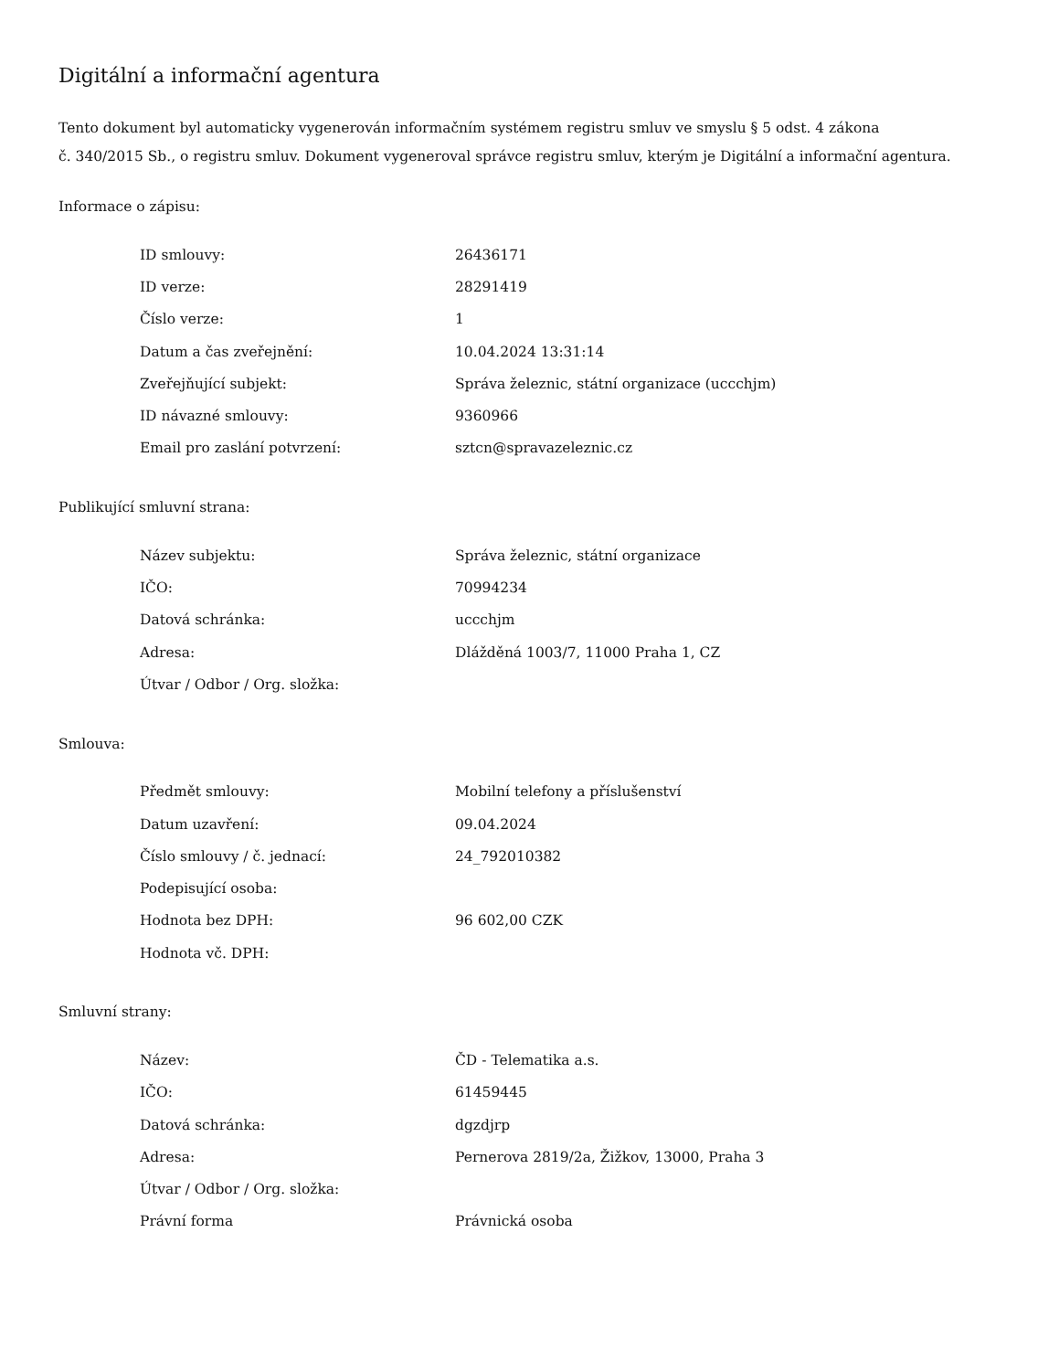Digitální a informační agentura
Tento dokument byl automaticky vygenerován informačním systémem registru smluv ve smyslu § 5 odst. 4 zákona
č. 340/2015 Sb., o registru smluv. Dokument vygeneroval správce registru smluv, kterým je Digitální a informační agentura.
Informace o zápisu:
| ID smlouvy: | 26436171 |
| ID verze: | 28291419 |
| Číslo verze: | 1 |
| Datum a čas zveřejnění: | 10.04.2024 13:31:14 |
| Zveřejňující subjekt: | Správa železnic, státní organizace (uccchjm) |
| ID návazné smlouvy: | 9360966 |
| Email pro zaslání potvrzení: | sztcn@spravazeleznic.cz |
Publikující smluvní strana:
| Název subjektu: | Správa železnic, státní organizace |
| IČO: | 70994234 |
| Datová schránka: | uccchjm |
| Adresa: | Dlážděná 1003/7, 11000 Praha 1, CZ |
| Útvar / Odbor / Org. složka: | |
Smlouva:
| Předmět smlouvy: | Mobilní telefony a příslušenství |
| Datum uzavření: | 09.04.2024 |
| Číslo smlouvy / č. jednací: | 24_792010382 |
| Podepisující osoba: | |
| Hodnota bez DPH: | 96 602,00 CZK |
| Hodnota vč. DPH: | |
Smluvní strany:
| Název: | ČD - Telematika a.s. |
| IČO: | 61459445 |
| Datová schránka: | dgzdjrp |
| Adresa: | Pernerova 2819/2a, Žižkov, 13000, Praha 3 |
| Útvar / Odbor / Org. složka: | |
| Právní forma | Právnická osoba |